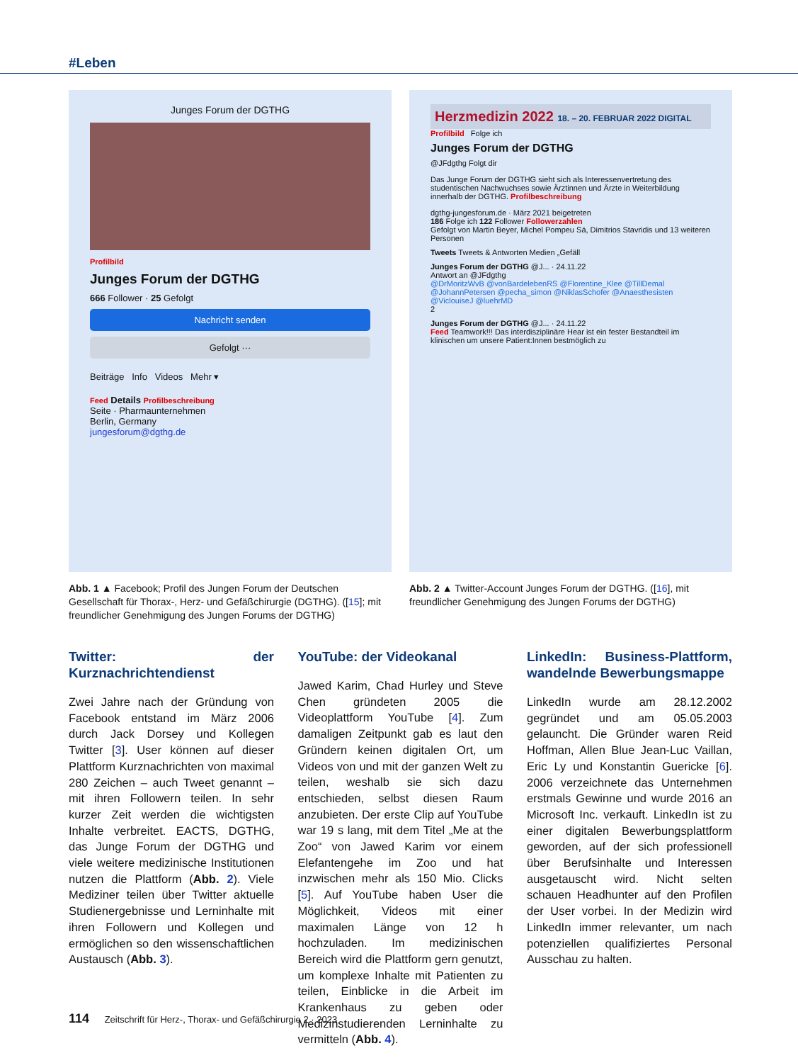#Leben
Junges Forum der DGTHG
Profilbild
Junges Forum der DGTHG
666 Follower · 25 Gefolgt
Nachricht senden
Gefolgt ···
Beiträge Info Videos Mehr ▾
Feed Details Profilbeschreibung
Seite · Pharmaunternehmen
Berlin, Germany
jungesforum@dgthg.de
Abb. 1 ▲ Facebook; Profil des Jungen Forum der Deutschen Gesellschaft für Thorax-, Herz- und Gefäßchirurgie (DGTHG). ([15]; mit freundlicher Genehmigung des Jungen Forums der DGTHG)
Herzmedizin 2022 18. – 20. FEBRUAR 2022 DIGITAL
Profilbild Folge ich
Junges Forum der DGTHG
@JFdgthg Folgt dir
Das Junge Forum der DGTHG sieht sich als Interessenvertretung des studentischen Nachwuchses sowie Ärztinnen und Ärzte in Weiterbildung innerhalb der DGTHG. Profilbeschreibung
dgthg-jungesforum.de · März 2021 beigetreten
186 Folge ich 122 Follower Followerzahlen
Gefolgt von Martin Beyer, Michel Pompeu Sá, Dimitrios Stavridis und 13 weiteren Personen
Tweets Tweets & Antworten Medien „Gefäll
Junges Forum der DGTHG @J... · 24.11.22
Antwort an @JFdgthg
@DrMoritzWvB @vonBardelebenRS @Florentine_Klee @TillDemal @JohannPetersen @pecha_simon @NiklasSchofer @Anaesthesisten @ViclouiseJ @luehrMD
2
Junges Forum der DGTHG @J... · 24.11.22
Feed Teamwork!!! Das interdisziplinäre Hear ist ein fester Bestandteil im klinischen um unsere Patient:Innen bestmöglich zu
Abb. 2 ▲ Twitter-Account Junges Forum der DGTHG. ([16], mit freundlicher Genehmigung des Jungen Forums der DGTHG)
Twitter: der Kurznachrichtendienst
Zwei Jahre nach der Gründung von Facebook entstand im März 2006 durch Jack Dorsey und Kollegen Twitter [3]. User können auf dieser Plattform Kurznachrichten von maximal 280 Zeichen – auch Tweet genannt – mit ihren Followern teilen. In sehr kurzer Zeit werden die wichtigsten Inhalte verbreitet. EACTS, DGTHG, das Junge Forum der DGTHG und viele weitere medizinische Institutionen nutzen die Plattform (Abb. 2). Viele Mediziner teilen über Twitter aktuelle Studienergebnisse und Lerninhalte mit ihren Followern und Kollegen und ermöglichen so den wissenschaftlichen Austausch (Abb. 3).
YouTube: der Videokanal
Jawed Karim, Chad Hurley und Steve Chen gründeten 2005 die Videoplattform YouTube [4]. Zum damaligen Zeitpunkt gab es laut den Gründern keinen digitalen Ort, um Videos von und mit der ganzen Welt zu teilen, weshalb sie sich dazu entschieden, selbst diesen Raum anzubieten. Der erste Clip auf YouTube war 19 s lang, mit dem Titel „Me at the Zoo“ von Jawed Karim vor einem Elefantengehe im Zoo und hat inzwischen mehr als 150 Mio. Clicks [5]. Auf YouTube haben User die Möglichkeit, Videos mit einer maximalen Länge von 12 h hochzuladen. Im medizinischen Bereich wird die Plattform gern genutzt, um komplexe Inhalte mit Patienten zu teilen, Einblicke in die Arbeit im Krankenhaus zu geben oder Medizinstudierenden Lerninhalte zu vermitteln (Abb. 4).
LinkedIn: Business-Plattform, wandelnde Bewerbungsmappe
LinkedIn wurde am 28.12.2002 gegründet und am 05.05.2003 gelauncht. Die Gründer waren Reid Hoffman, Allen Blue Jean-Luc Vaillan, Eric Ly und Konstantin Guericke [6]. 2006 verzeichnete das Unternehmen erstmals Gewinne und wurde 2016 an Microsoft Inc. verkauft. LinkedIn ist zu einer digitalen Bewerbungsplattform geworden, auf der sich professionell über Berufsinhalte und Interessen ausgetauscht wird. Nicht selten schauen Headhunter auf den Profilen der User vorbei. In der Medizin wird LinkedIn immer relevanter, um nach potenziellen qualifiziertes Personal Ausschau zu halten.
114 Zeitschrift für Herz-, Thorax- und Gefäßchirurgie 2 · 2023